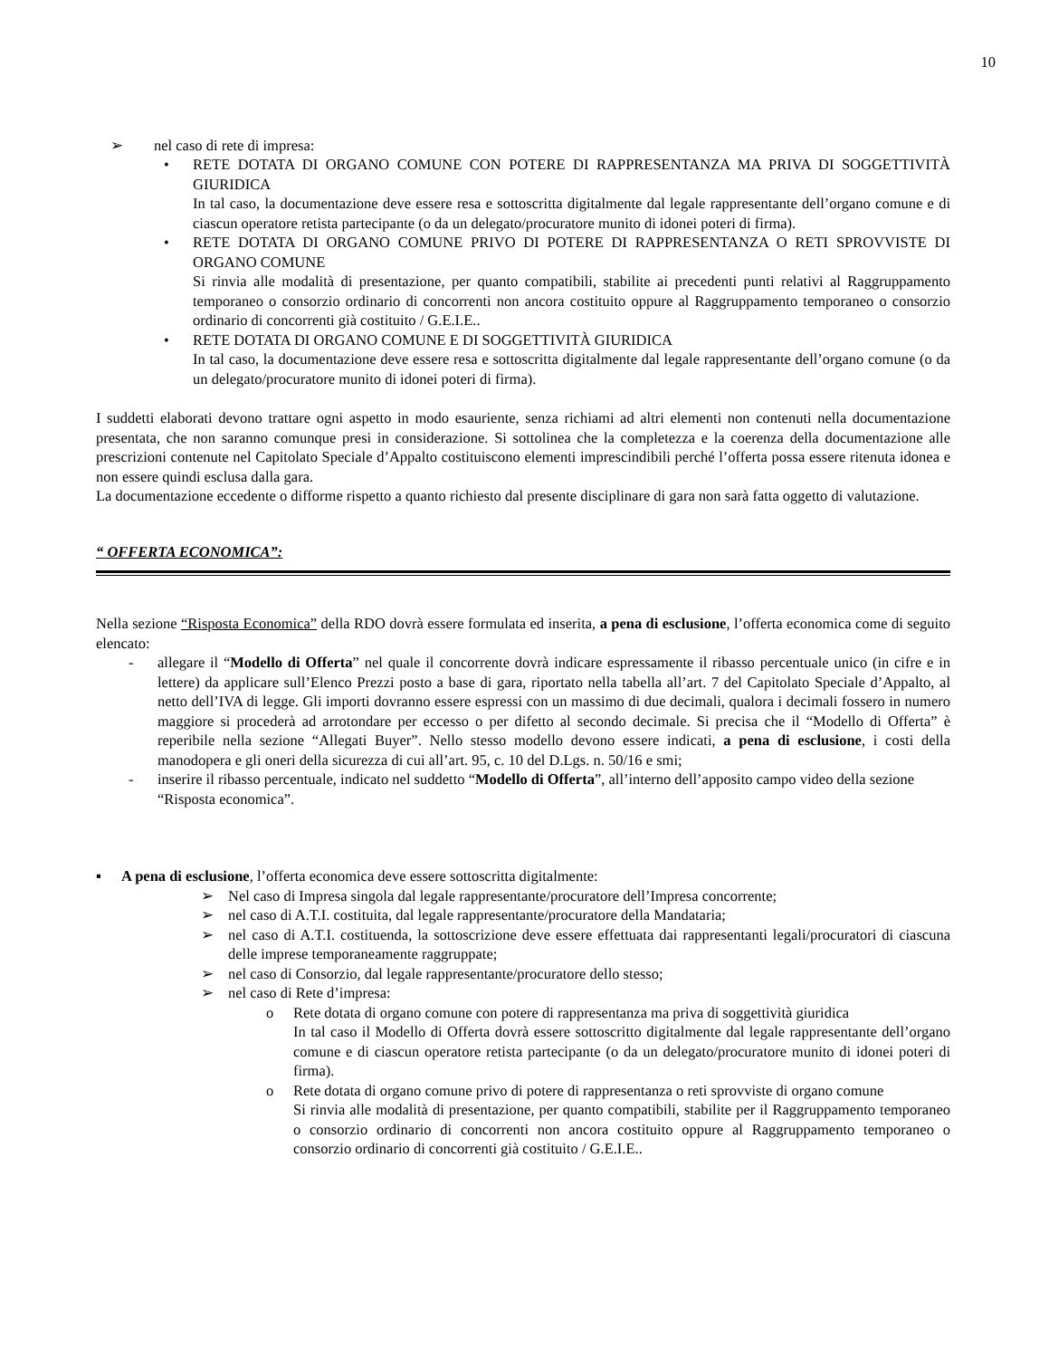10
➢ nel caso di rete di impresa:
• RETE DOTATA DI ORGANO COMUNE CON POTERE DI RAPPRESENTANZA MA PRIVA DI SOGGETTIVITÀ GIURIDICA
In tal caso, la documentazione deve essere resa e sottoscritta digitalmente dal legale rappresentante dell’organo comune e di ciascun operatore retista partecipante (o da un delegato/procuratore munito di idonei poteri di firma).
• RETE DOTATA DI ORGANO COMUNE PRIVO DI POTERE DI RAPPRESENTANZA O RETI SPROVVISTE DI ORGANO COMUNE
Si rinvia alle modalità di presentazione, per quanto compatibili, stabilite ai precedenti punti relativi al Raggruppamento temporaneo o consorzio ordinario di concorrenti non ancora costituito oppure al Raggruppamento temporaneo o consorzio ordinario di concorrenti già costituito / G.E.I.E..
• RETE DOTATA DI ORGANO COMUNE E DI SOGGETTIVITÀ GIURIDICA
In tal caso, la documentazione deve essere resa e sottoscritta digitalmente dal legale rappresentante dell’organo comune (o da un delegato/procuratore munito di idonei poteri di firma).
I suddetti elaborati devono trattare ogni aspetto in modo esauriente, senza richiami ad altri elementi non contenuti nella documentazione presentata, che non saranno comunque presi in considerazione. Si sottolinea che la completezza e la coerenza della documentazione alle prescrizioni contenute nel Capitolato Speciale d’Appalto costituiscono elementi imprescindibili perché l’offerta possa essere ritenuta idonea e non essere quindi esclusa dalla gara.
La documentazione eccedente o difforme rispetto a quanto richiesto dal presente disciplinare di gara non sarà fatta oggetto di valutazione.
“ OFFERTA ECONOMICA”:
Nella sezione “Risposta Economica” della RDO dovrà essere formulata ed inserita, a pena di esclusione, l’offerta economica come di seguito elencato:
- allegare il “Modello di Offerta” nel quale il concorrente dovrà indicare espressamente il ribasso percentuale unico (in cifre e in lettere) da applicare sull’Elenco Prezzi posto a base di gara, riportato nella tabella all’art. 7 del Capitolato Speciale d’Appalto, al netto dell’IVA di legge. Gli importi dovranno essere espressi con un massimo di due decimali, qualora i decimali fossero in numero maggiore si procederà ad arrotondare per eccesso o per difetto al secondo decimale. Si precisa che il “Modello di Offerta” è reperibile nella sezione “Allegati Buyer”. Nello stesso modello devono essere indicati, a pena di esclusione, i costi della manodopera e gli oneri della sicurezza di cui all’art. 95, c. 10 del D.Lgs. n. 50/16 e smi;
- inserire il ribasso percentuale, indicato nel suddetto “Modello di Offerta”, all’interno dell’apposito campo video della sezione “Risposta economica”.
▪ A pena di esclusione, l’offerta economica deve essere sottoscritta digitalmente:
➢ Nel caso di Impresa singola dal legale rappresentante/procuratore dell’Impresa concorrente;
➢ nel caso di A.T.I. costituita, dal legale rappresentante/procuratore della Mandataria;
➢ nel caso di A.T.I. costituenda, la sottoscrizione deve essere effettuata dai rappresentanti legali/procuratori di ciascuna delle imprese temporaneamente raggruppate;
➢ nel caso di Consorzio, dal legale rappresentante/procuratore dello stesso;
➢ nel caso di Rete d’impresa:
o Rete dotata di organo comune con potere di rappresentanza ma priva di soggettività giuridica
In tal caso il Modello di Offerta dovrà essere sottoscritto digitalmente dal legale rappresentante dell’organo comune e di ciascun operatore retista partecipante (o da un delegato/procuratore munito di idonei poteri di firma).
o Rete dotata di organo comune privo di potere di rappresentanza o reti sprovviste di organo comune
Si rinvia alle modalità di presentazione, per quanto compatibili, stabilite per il Raggruppamento temporaneo o consorzio ordinario di concorrenti non ancora costituito oppure al Raggruppamento temporaneo o consorzio ordinario di concorrenti già costituito / G.E.I.E..